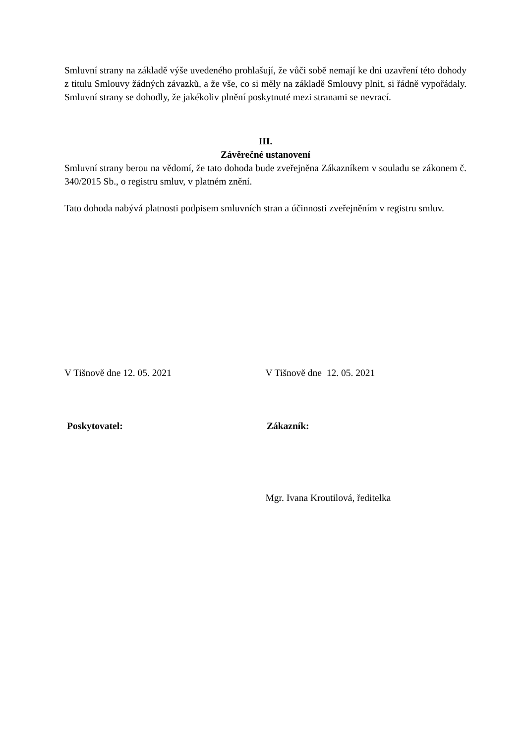Smluvní strany na základě výše uvedeného prohlašují, že vůči sobě nemají ke dni uzavření této dohody z titulu Smlouvy žádných závazků, a že vše, co si měly na základě Smlouvy plnit, si řádně vypořádaly. Smluvní strany se dohodly, že jakékoliv plnění poskytnuté mezi stranami se nevrací.
III.
Závěrečné ustanovení
Smluvní strany berou na vědomí, že tato dohoda bude zveřejněna Zákazníkem v souladu se zákonem č. 340/2015 Sb., o registru smluv, v platném znění.
Tato dohoda nabývá platnosti podpisem smluvních stran a účinnosti zveřejněním v registru smluv.
V Tišnově dne 12. 05. 2021 V Tišnově dne 12. 05. 2021
Poskytovatel: Zákazník:
Mgr. Ivana Kroutilová, ředitelka